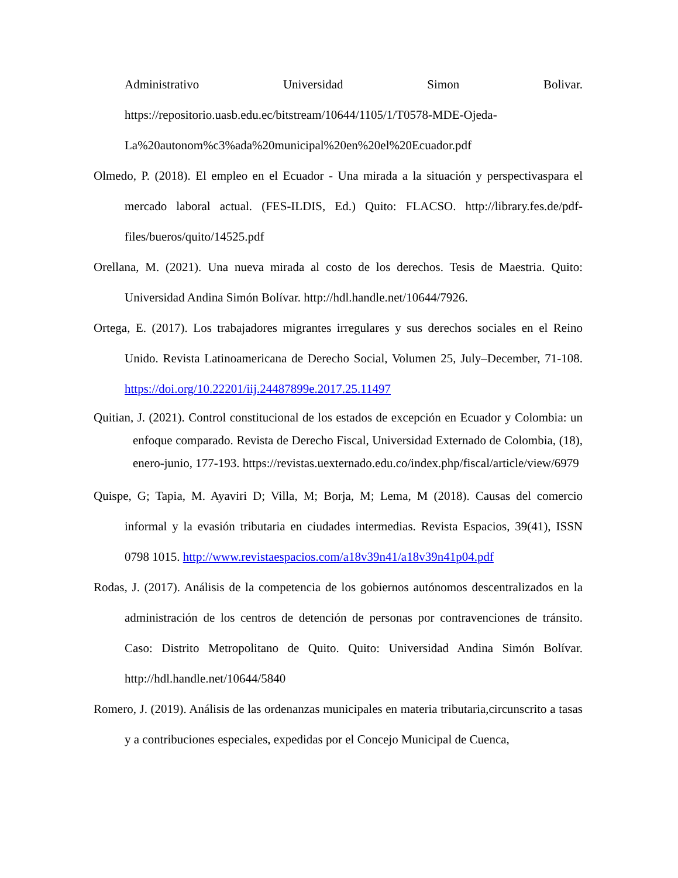Administrativo Universidad Simon Bolivar.
https://repositorio.uasb.edu.ec/bitstream/10644/1105/1/T0578-MDE-Ojeda-La%20autonom%c3%ada%20municipal%20en%20el%20Ecuador.pdf
Olmedo, P. (2018). El empleo en el Ecuador - Una mirada a la situación y perspectivaspara el mercado laboral actual. (FES-ILDIS, Ed.) Quito: FLACSO. http://library.fes.de/pdf-files/bueros/quito/14525.pdf
Orellana, M. (2021). Una nueva mirada al costo de los derechos. Tesis de Maestria. Quito: Universidad Andina Simón Bolívar. http://hdl.handle.net/10644/7926.
Ortega, E. (2017). Los trabajadores migrantes irregulares y sus derechos sociales en el Reino Unido. Revista Latinoamericana de Derecho Social, Volumen 25, July–December, 71-108. https://doi.org/10.22201/iij.24487899e.2017.25.11497
Quitian, J. (2021). Control constitucional de los estados de excepción en Ecuador y Colombia: un enfoque comparado. Revista de Derecho Fiscal, Universidad Externado de Colombia, (18), enero-junio, 177-193. https://revistas.uexternado.edu.co/index.php/fiscal/article/view/6979
Quispe, G; Tapia, M. Ayaviri D; Villa, M; Borja, M; Lema, M (2018). Causas del comercio informal y la evasión tributaria en ciudades intermedias. Revista Espacios, 39(41), ISSN 0798 1015. http://www.revistaespacios.com/a18v39n41/a18v39n41p04.pdf
Rodas, J. (2017). Análisis de la competencia de los gobiernos autónomos descentralizados en la administración de los centros de detención de personas por contravenciones de tránsito. Caso: Distrito Metropolitano de Quito. Quito: Universidad Andina Simón Bolívar. http://hdl.handle.net/10644/5840
Romero, J. (2019). Análisis de las ordenanzas municipales en materia tributaria,circunscrito a tasas y a contribuciones especiales, expedidas por el Concejo Municipal de Cuenca,